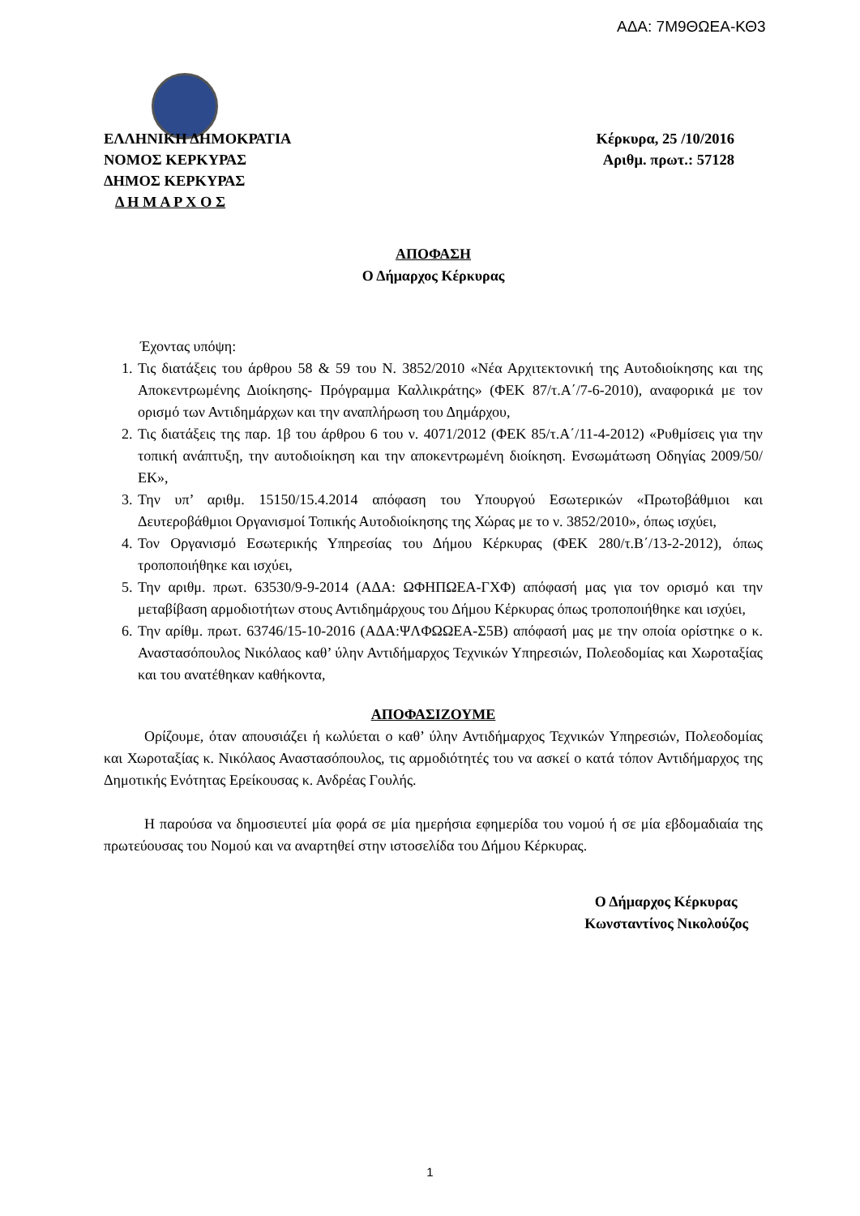ΑΔΑ: 7Μ9ΘΩΕΑ-ΚΘ3
ΕΛΛΗΝΙΚΗ ΔΗΜΟΚΡΑΤΙΑ
ΝΟΜΟΣ ΚΕΡΚΥΡΑΣ
ΔΗΜΟΣ ΚΕΡΚΥΡΑΣ
Δ Η Μ Α Ρ Χ Ο Σ
Κέρκυρα, 25 /10/2016
Αριθμ. πρωτ.: 57128
ΑΠΟΦΑΣΗ
Ο Δήμαρχος Κέρκυρας
Έχοντας υπόψη:
1. Τις διατάξεις του άρθρου 58 & 59 του Ν. 3852/2010 «Νέα Αρχιτεκτονική της Αυτοδιοίκησης και της Αποκεντρωμένης Διοίκησης- Πρόγραμμα Καλλικράτης» (ΦΕΚ 87/τ.Α΄/7-6-2010), αναφορικά με τον ορισμό των Αντιδημάρχων και την αναπλήρωση του Δημάρχου,
2. Τις διατάξεις της παρ. 1β του άρθρου 6 του ν. 4071/2012 (ΦΕΚ 85/τ.Α΄/11-4-2012) «Ρυθμίσεις για την τοπική ανάπτυξη, την αυτοδιοίκηση και την αποκεντρωμένη διοίκηση. Ενσωμάτωση Οδηγίας 2009/50/ΕΚ»,
3. Την υπ’ αριθμ. 15150/15.4.2014 απόφαση του Υπουργού Εσωτερικών «Πρωτοβάθμιοι και Δευτεροβάθμιοι Οργανισμοί Τοπικής Αυτοδιοίκησης της Χώρας με το ν. 3852/2010», όπως ισχύει,
4. Τον Οργανισμό Εσωτερικής Υπηρεσίας του Δήμου Κέρκυρας (ΦΕΚ 280/τ.Β΄/13-2-2012), όπως τροποποιήθηκε και ισχύει,
5. Την αριθμ. πρωτ. 63530/9-9-2014 (ΑΔΑ: ΩΦΗΠΩΕΑ-ΓΧΦ) απόφασή μας για τον ορισμό και την μεταβίβαση αρμοδιοτήτων στους Αντιδημάρχους του Δήμου Κέρκυρας όπως τροποποιήθηκε και ισχύει,
6. Την αρίθμ. πρωτ. 63746/15-10-2016 (ΑΔΑ:ΨΛΦΩΩΕΑ-Σ5Β) απόφασή μας με την οποία ορίστηκε ο κ. Αναστασόπουλος Νικόλαος καθ’ ύλην Αντιδήμαρχος Τεχνικών Υπηρεσιών, Πολεοδομίας και Χωροταξίας και του ανατέθηκαν καθήκοντα,
ΑΠΟΦΑΣΙΖΟΥΜΕ
Ορίζουμε, όταν απουσιάζει ή κωλύεται ο καθ’ ύλην Αντιδήμαρχος Τεχνικών Υπηρεσιών, Πολεοδομίας και Χωροταξίας κ. Νικόλαος Αναστασόπουλος, τις αρμοδιότητές του να ασκεί ο κατά τόπον Αντιδήμαρχος της Δημοτικής Ενότητας Ερείκουσας κ. Ανδρέας Γουλής.
Η παρούσα να δημοσιευτεί μία φορά σε μία ημερήσια εφημερίδα του νομού ή σε μία εβδομαδιαία της πρωτεύουσας του Νομού και να αναρτηθεί στην ιστοσελίδα του Δήμου Κέρκυρας.
Ο Δήμαρχος Κέρκυρας
Κωνσταντίνος Νικολούζος
1